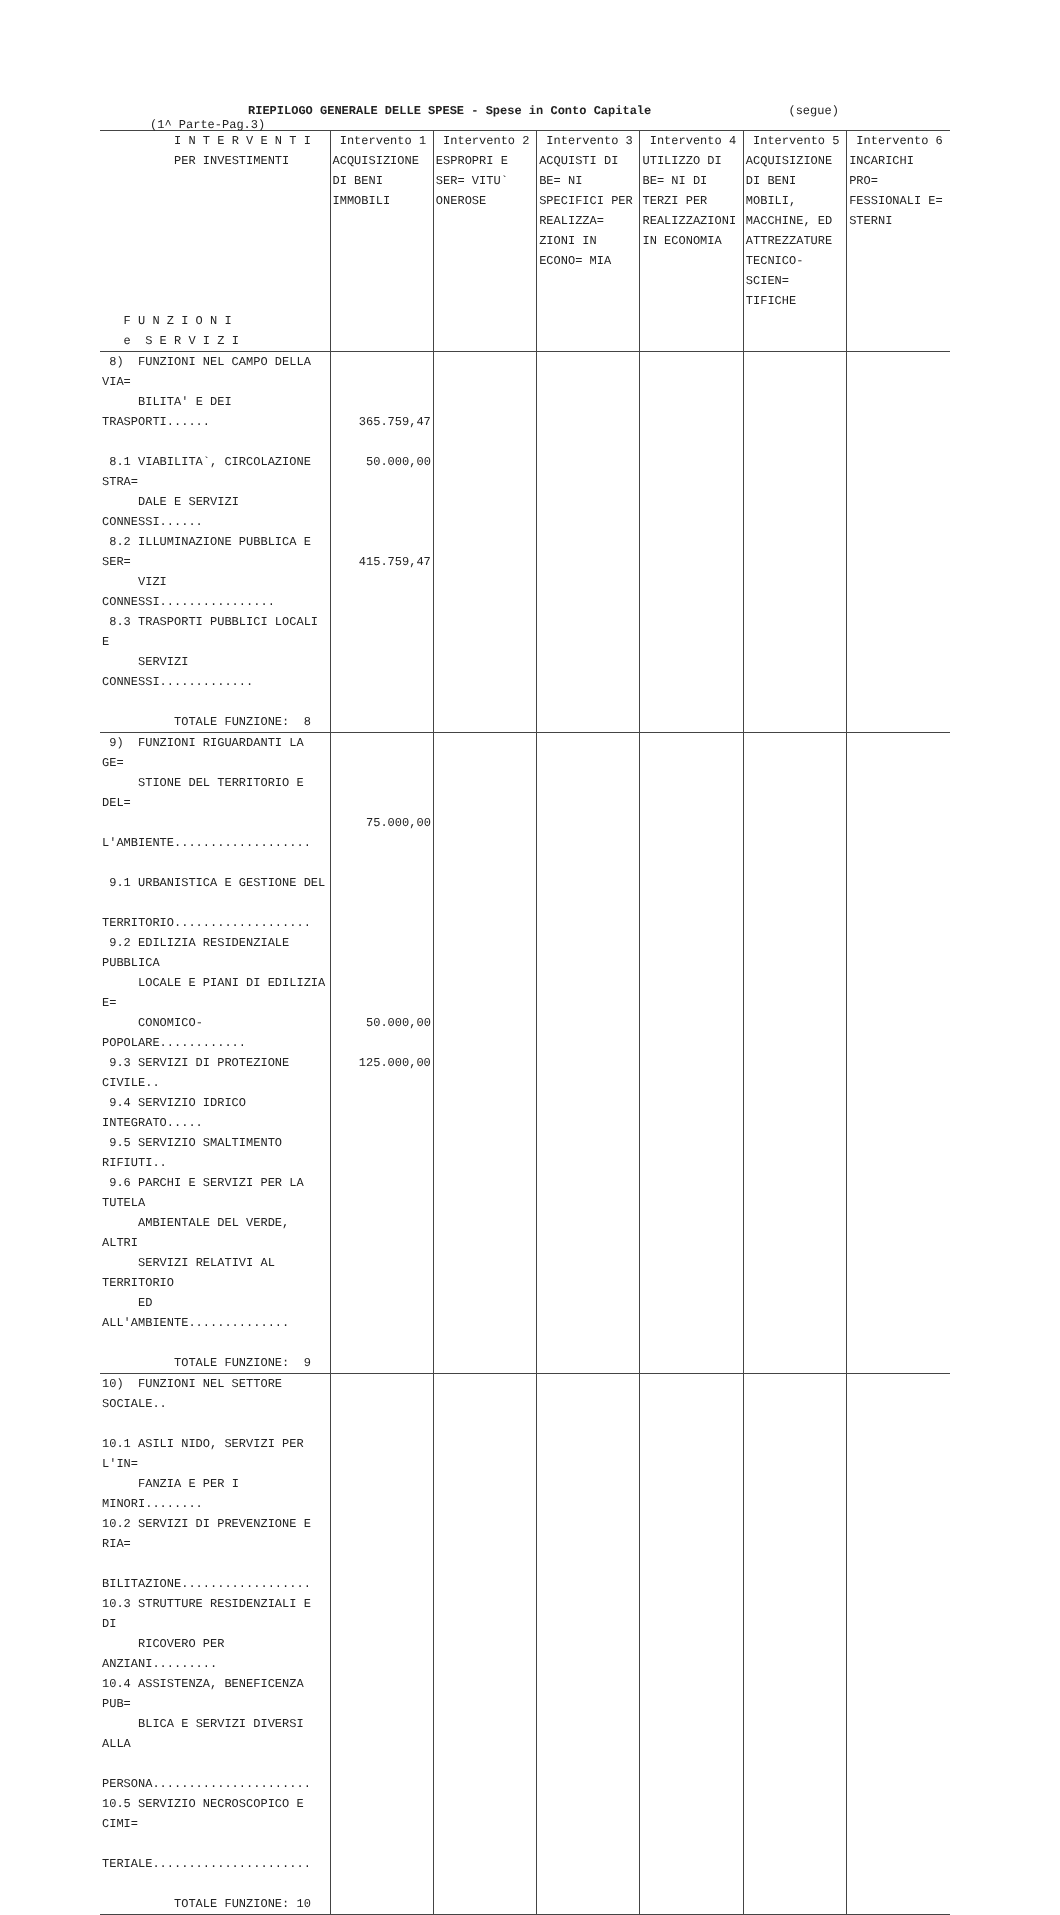RIEPILOGO GENERALE DELLE SPESE - Spese in Conto Capitale (segue) (1^ Parte-Pag.3)
| I N T E R V E N T I PER INVESTIMENTI F U N Z I O N I e S E R V I Z I | Intervento 1 ACQUISIZIONE DI BENI IMMOBILI | Intervento 2 ESPROPRI E SER= VITU` ONEROSE | Intervento 3 ACQUISTI DI BE= NI SPECIFICI PER REALIZZA= ZIONI IN ECONO= MIA | Intervento 4 UTILIZZO DI BE= NI DI TERZI PER REALIZZAZIONI IN ECONOMIA | Intervento 5 ACQUISIZIONE DI BENI MOBILI, MACCHINE, ED ATTREZZATURE TECNICO-SCIEN= TIFICHE | Intervento 6 INCARICHI PRO= FESSIONALI E= STERNI |
| --- | --- | --- | --- | --- | --- | --- |
| 8) FUNZIONI NEL CAMPO DELLA VIA= BILITA' E DEI TRASPORTI...... 8.1 VIABILITA`, CIRCOLAZIONE STRA= DALE E SERVIZI CONNESSI...... 8.2 ILLUMINAZIONE PUBBLICA E SER= VIZI CONNESSI................ 8.3 TRASPORTI PUBBLICI LOCALI E SERVIZI CONNESSI............. TOTALE FUNZIONE: 8 | 365.759,47 50.000,00 415.759,47 | | | | | |
| 9) FUNZIONI RIGUARDANTI LA GE= STIONE DEL TERRITORIO E DEL= L'AMBIENTE................... 9.1 URBANISTICA E GESTIONE DEL TERRITORIO................... 9.2 EDILIZIA RESIDENZIALE PUBBLICA LOCALE E PIANI DI EDILIZIA E= CONOMICO-POPOLARE............ 9.3 SERVIZI DI PROTEZIONE CIVILE.. 9.4 SERVIZIO IDRICO INTEGRATO..... 9.5 SERVIZIO SMALTIMENTO RIFIUTI.. 9.6 PARCHI E SERVIZI PER LA TUTELA AMBIENTALE DEL VERDE, ALTRI SERVIZI RELATIVI AL TERRITORIO ED ALL'AMBIENTE.............. TOTALE FUNZIONE: 9 | 75.000,00 50.000,00 125.000,00 | | | | | |
| 10) FUNZIONI NEL SETTORE SOCIALE.. 10.1 ASILI NIDO, SERVIZI PER L'IN= FANZIA E PER I MINORI........ 10.2 SERVIZI DI PREVENZIONE E RIA= BILITAZIONE.................. 10.3 STRUTTURE RESIDENZIALI E DI RICOVERO PER ANZIANI......... 10.4 ASSISTENZA, BENEFICENZA PUB= BLICA E SERVIZI DIVERSI ALLA PERSONA...................... 10.5 SERVIZIO NECROSCOPICO E CIMI= TERIALE...................... TOTALE FUNZIONE: 10 | | | | | | |